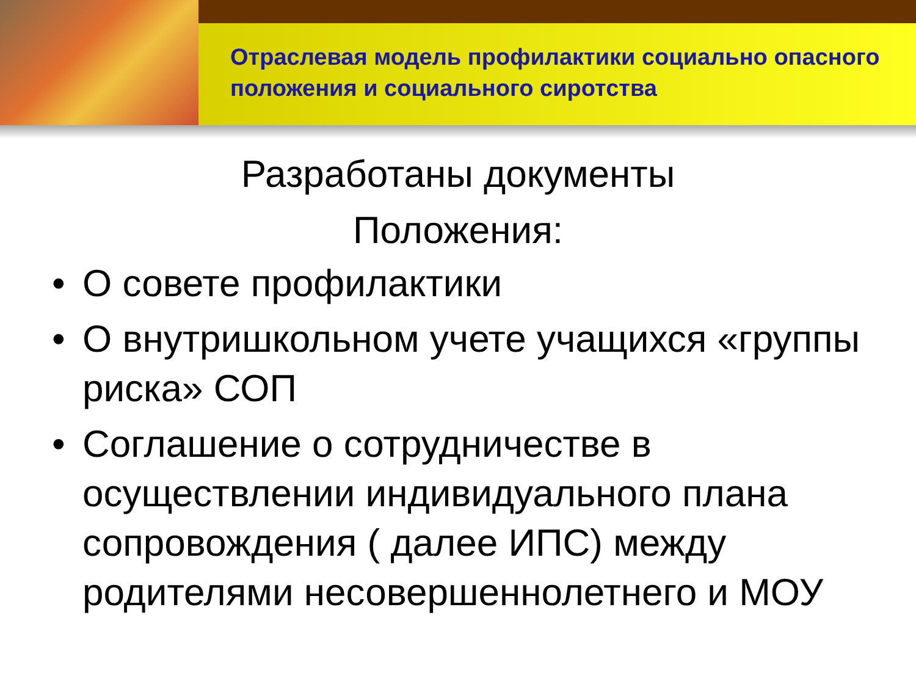Отраслевая модель профилактики социально опасного положения и социального сиротства
Разработаны документы
Положения:
• О совете профилактики
• О внутришкольном учете учащихся «группы риска» СОП
• Соглашение о сотрудничестве в осуществлении индивидуального плана сопровождения ( далее ИПС) между родителями несовершеннолетнего и МОУ